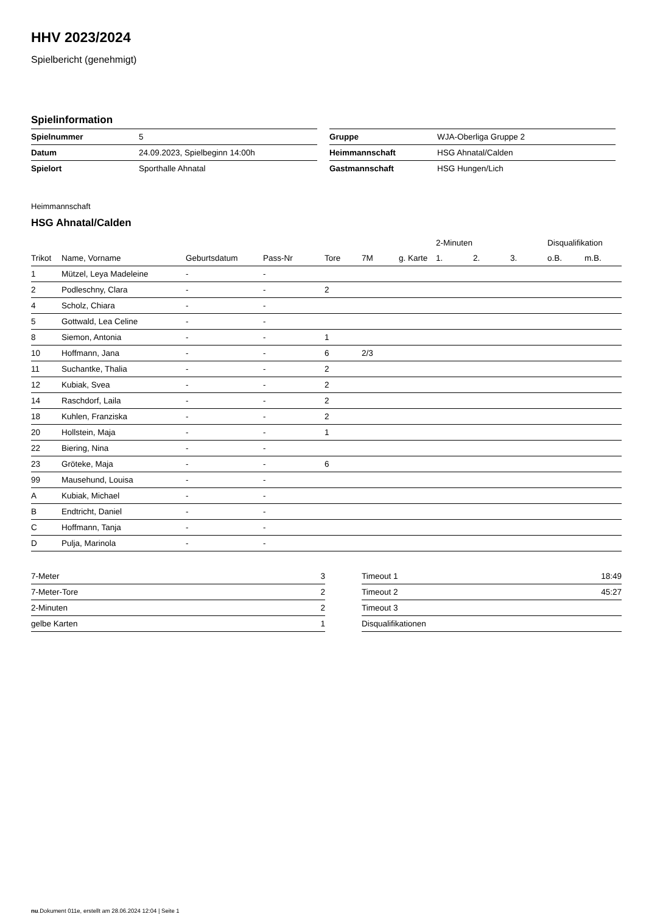HHV 2023/2024
Spielbericht (genehmigt)
Spielinformation
| Spielnummer | 5 |
| Datum | 24.09.2023, Spielbeginn 14:00h |
| Spielort | Sporthalle Ahnatal |
| Gruppe | WJA-Oberliga Gruppe 2 |
| Heimmannschaft | HSG Ahnatal/Calden |
| Gastmannschaft | HSG Hungen/Lich |
Heimmannschaft
HSG Ahnatal/Calden
| | | | | | | | 2-Minuten | | | Disqualifikation | |
| --- | --- | --- | --- | --- | --- | --- | --- | --- | --- | --- | --- |
| Trikot | Name, Vorname | Geburtsdatum | Pass-Nr | Tore | 7M | g. Karte | 1. | 2. | 3. | o.B. | m.B. |
| 1 | Mützel, Leya Madeleine | - | - | | | | | | | | |
| 2 | Podleschny, Clara | - | - | 2 | | | | | | | |
| 4 | Scholz, Chiara | - | - | | | | | | | | |
| 5 | Gottwald, Lea Celine | - | - | | | | | | | | |
| 8 | Siemon, Antonia | - | - | 1 | | | | | | | |
| 10 | Hoffmann, Jana | - | - | 6 | 2/3 | | | | | | |
| 11 | Suchantke, Thalia | - | - | 2 | | | | | | | |
| 12 | Kubiak, Svea | - | - | 2 | | | | | | | |
| 14 | Raschdorf, Laila | - | - | 2 | | | | | | | |
| 18 | Kuhlen, Franziska | - | - | 2 | | | | | | | |
| 20 | Hollstein, Maja | - | - | 1 | | | | | | | |
| 22 | Biering, Nina | - | - | | | | | | | | |
| 23 | Gröteke, Maja | - | - | 6 | | | | | | | |
| 99 | Mausehund, Louisa | - | - | | | | | | | | |
| A | Kubiak, Michael | - | - | | | | | | | | |
| B | Endtricht, Daniel | - | - | | | | | | | | |
| C | Hoffmann, Tanja | - | - | | | | | | | | |
| D | Pulja, Marinola | - | - | | | | | | | | |
| 7-Meter | 3 |
| 7-Meter-Tore | 2 |
| 2-Minuten | 2 |
| gelbe Karten | 1 |
| Timeout 1 | 18:49 |
| Timeout 2 | 45:27 |
| Timeout 3 | |
| Disqualifikationen | |
nu.Dokument 011e, erstellt am 28.06.2024 12:04 | Seite 1